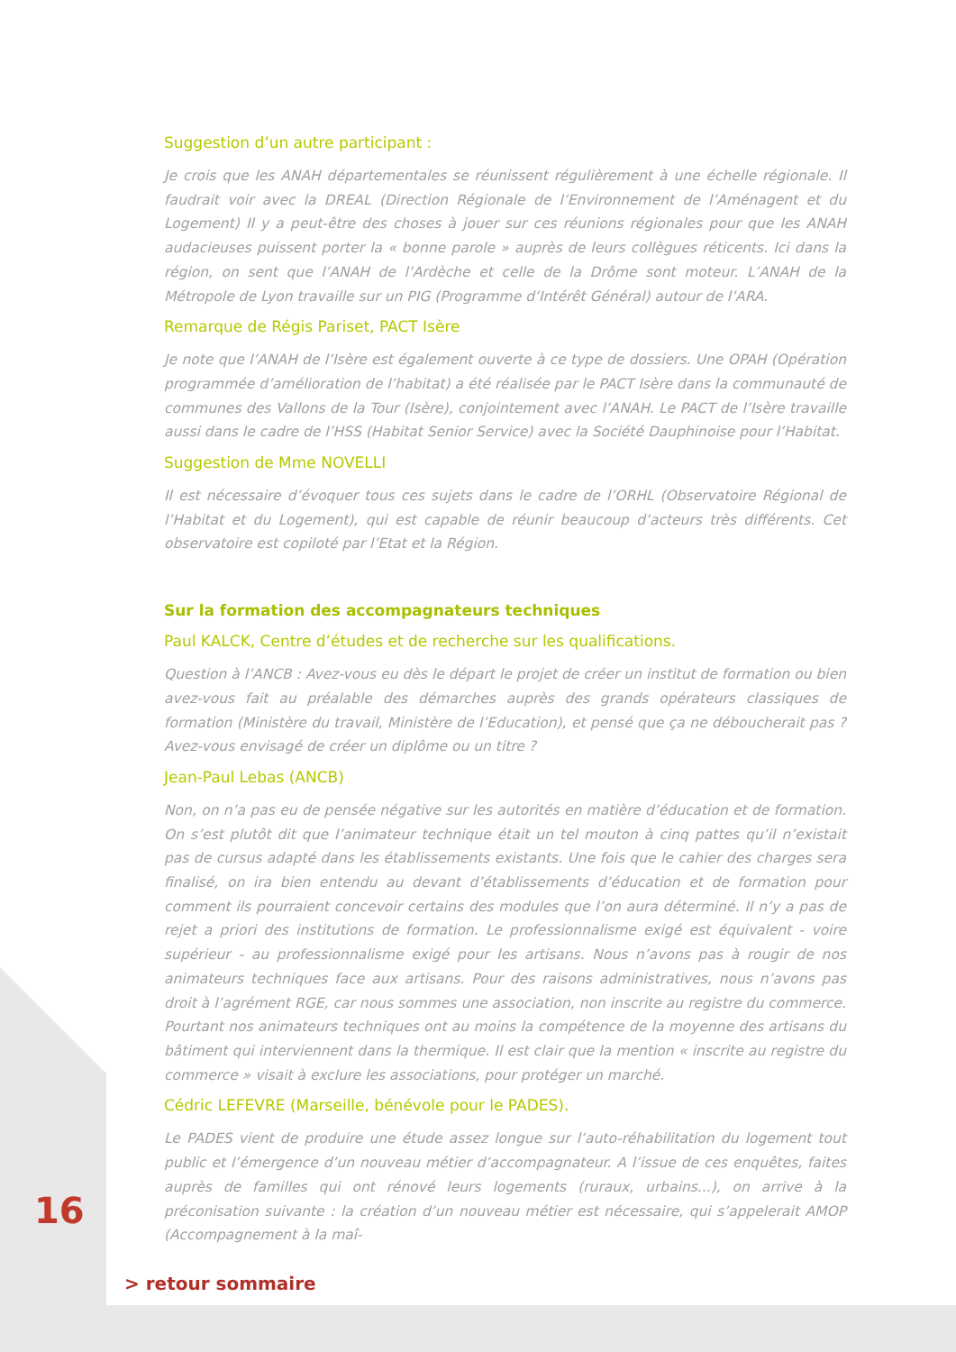Suggestion d’un autre participant :
Je crois que les ANAH départementales se réunissent régulièrement à une échelle régionale. Il faudrait voir avec la DREAL (Direction Régionale de l’Environnement de l’Aménagent et du Logement) Il y a peut-être des choses à jouer sur ces réunions régionales pour que les ANAH audacieuses puissent porter la « bonne parole » auprès de leurs collègues réticents. Ici dans la région, on sent que l’ANAH de l’Ardèche et celle de la Drôme sont moteur. L’ANAH de la Métropole de Lyon travaille sur un PIG (Programme d’Intérêt Général) autour de l’ARA.
Remarque de Régis Pariset, PACT Isère
Je note que l’ANAH de l’Isère est également ouverte à ce type de dossiers. Une OPAH (Opération programmée d’amélioration de l’habitat) a été réalisée par le PACT Isère dans la communauté de communes des Vallons de la Tour (Isère), conjointement avec l’ANAH. Le PACT de l’Isère travaille aussi dans le cadre de l’HSS (Habitat Senior Service) avec la Société Dauphinoise pour l’Habitat.
Suggestion de Mme NOVELLI
Il est nécessaire d’évoquer tous ces sujets dans le cadre de l’ORHL (Observatoire Régional de l’Habitat et du Logement), qui est capable de réunir beaucoup d’acteurs très différents. Cet observatoire est copiloté par l’Etat et la Région.
Sur la formation des accompagnateurs techniques
Paul KALCK, Centre d’études et de recherche sur les qualifications.
Question à l’ANCB : Avez-vous eu dès le départ le projet de créer un institut de formation ou bien avez-vous fait au préalable des démarches auprès des grands opérateurs classiques de formation (Ministère du travail, Ministère de l’Education), et pensé que ça ne déboucherait pas ? Avez-vous envisagé de créer un diplôme ou un titre ?
Jean-Paul Lebas (ANCB)
Non, on n’a pas eu de pensée négative sur les autorités en matière d’éducation et de formation. On s’est plutôt dit que l’animateur technique était un tel mouton à cinq pattes qu’il n’existait pas de cursus adapté dans les établissements existants. Une fois que le cahier des charges sera finalisé, on ira bien entendu au devant d’établissements d’éducation et de formation pour comment ils pourraient concevoir certains des modules que l’on aura déterminé. Il n’y a pas de rejet a priori des institutions de formation. Le professionnalisme exigé est équivalent - voire supérieur - au professionnalisme exigé pour les artisans. Nous n’avons pas à rougir de nos animateurs techniques face aux artisans. Pour des raisons administratives, nous n’avons pas droit à l’agrément RGE, car nous sommes une association, non inscrite au registre du commerce. Pourtant nos animateurs techniques ont au moins la compétence de la moyenne des artisans du bâtiment qui interviennent dans la thermique. Il est clair que la mention « inscrite au registre du commerce » visait à exclure les associations, pour protéger un marché.
Cédric LEFEVRE (Marseille, bénévole pour le PADES).
Le PADES vient de produire une étude assez longue sur l’auto-réhabilitation du logement tout public et l’émergence d’un nouveau métier d’accompagnateur. A l’issue de ces enquêtes, faites auprès de familles qui ont rénové leurs logements (ruraux, urbains...), on arrive à la préconisation suivante : la création d’un nouveau métier est nécessaire, qui s’appelerait AMOP (Accompagnement à la maî-
16
> retour sommaire